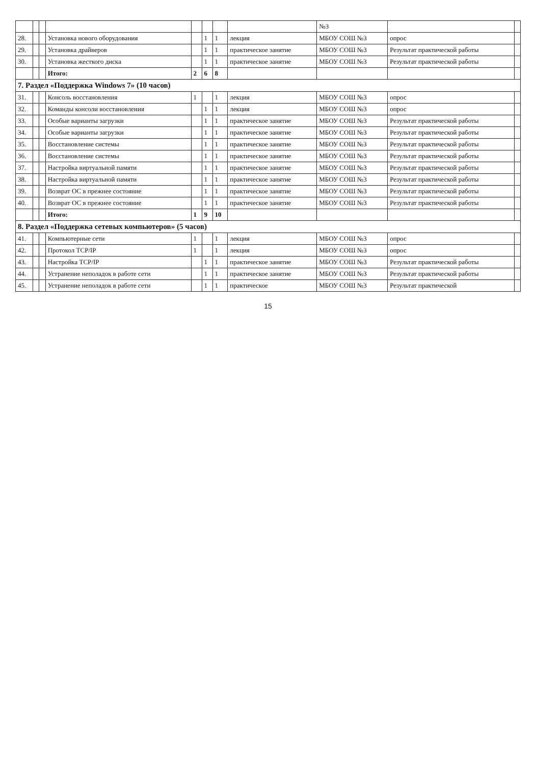| | | | | | | | | №3 | | |
| 28. | | | Установка нового оборудования | | 1 | 1 | лекция | МБОУ СОШ №3 | опрос | |
| 29. | | | Установка драйверов | | 1 | 1 | практическое занятие | МБОУ СОШ №3 | Результат практической работы | |
| 30. | | | Установка жесткого диска | | 1 | 1 | практическое занятие | МБОУ СОШ №3 | Результат практической работы | |
| | | | Итого: | 2 | 6 | 8 | | | | |
| 7. Раздел «Поддержка Windows 7» (10 часов) | | | | | | | | | | |
| 31. | | | Консоль восстановления | 1 | | 1 | лекция | МБОУ СОШ №3 | опрос | |
| 32. | | | Команды консоли восстановления | | 1 | 1 | лекция | МБОУ СОШ №3 | опрос | |
| 33. | | | Особые варианты загрузки | | 1 | 1 | практическое занятие | МБОУ СОШ №3 | Результат практической работы | |
| 34. | | | Особые варианты загрузки | | 1 | 1 | практическое занятие | МБОУ СОШ №3 | Результат практической работы | |
| 35. | | | Восстановление системы | | 1 | 1 | практическое занятие | МБОУ СОШ №3 | Результат практической работы | |
| 36. | | | Восстановление системы | | 1 | 1 | практическое занятие | МБОУ СОШ №3 | Результат практической работы | |
| 37. | | | Настройка виртуальной памяти | | 1 | 1 | практическое занятие | МБОУ СОШ №3 | Результат практической работы | |
| 38. | | | Настройка виртуальной памяти | | 1 | 1 | практическое занятие | МБОУ СОШ №3 | Результат практической работы | |
| 39. | | | Возврат ОС в прежнее состояние | | 1 | 1 | практическое занятие | МБОУ СОШ №3 | Результат практической работы | |
| 40. | | | Возврат ОС в прежнее состояние | | 1 | 1 | практическое занятие | МБОУ СОШ №3 | Результат практической работы | |
| | | | Итого: | 1 | 9 | 10 | | | | |
| 8. Раздел «Поддержка сетевых компьютеров» (5 часов) | | | | | | | | | | |
| 41. | | | Компьютерные сети | 1 | | 1 | лекция | МБОУ СОШ №3 | опрос | |
| 42. | | | Протокол TCP/IP | 1 | | 1 | лекция | МБОУ СОШ №3 | опрос | |
| 43. | | | Настройка TCP/IP | | 1 | 1 | практическое занятие | МБОУ СОШ №3 | Результат практической работы | |
| 44. | | | Устранение неполадок в работе сети | | 1 | 1 | практическое занятие | МБОУ СОШ №3 | Результат практической работы | |
| 45. | | | Устранение неполадок в работе сети | | 1 | 1 | практическое | МБОУ СОШ №3 | Результат практической | |
15